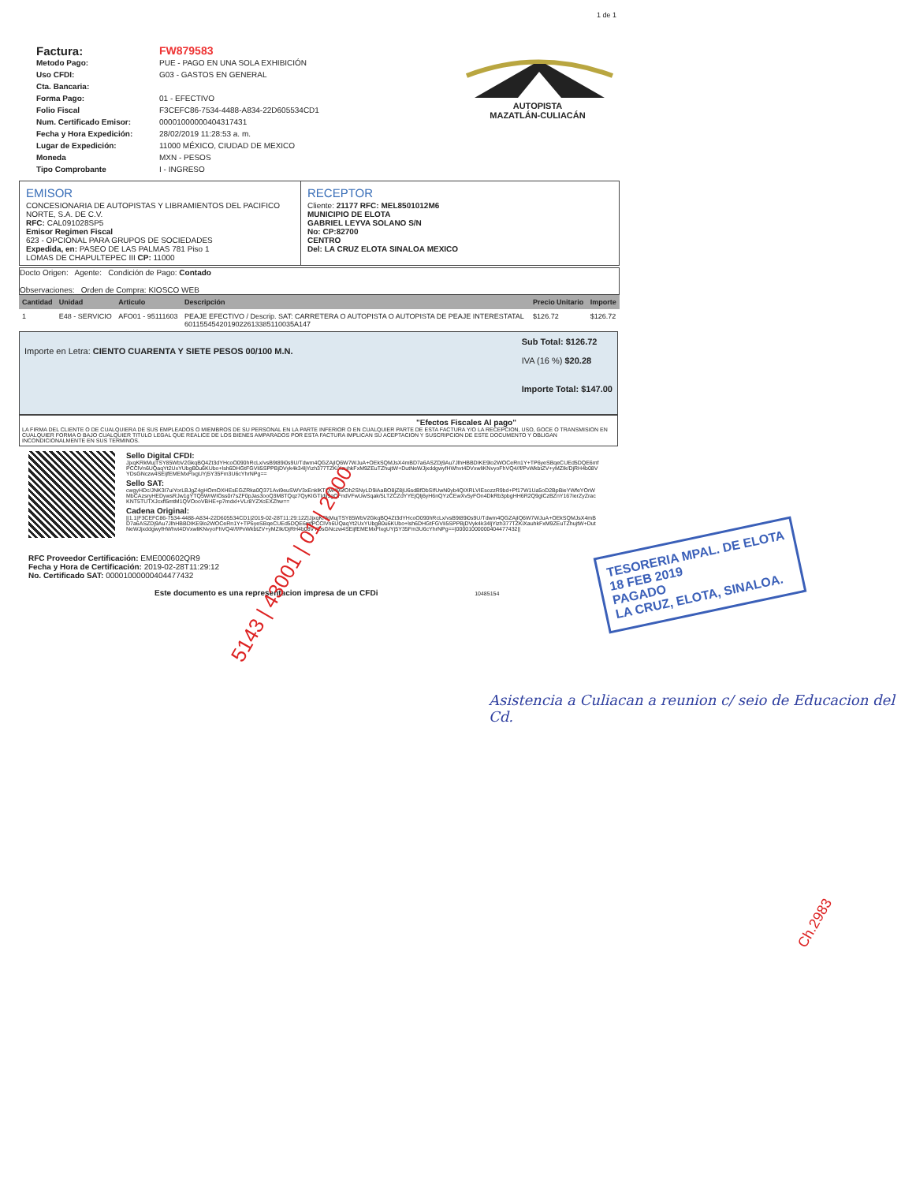1 de 1
| Factura: | FW879583 |
| Metodo Pago: | PUE - PAGO EN UNA SOLA EXHIBICIÓN |
| Uso CFDI: | G03 - GASTOS EN GENERAL |
| Cta. Bancaria: | |
| Forma Pago: | 01 - EFECTIVO |
| Folio Fiscal | F3CEFC86-7534-4488-A834-22D605534CD1 |
| Num. Certificado Emisor: | 00001000000404317431 |
| Fecha y Hora Expedición: | 28/02/2019 11:28:53 a. m. |
| Lugar de Expedición: | 11000 MÉXICO, CIUDAD DE MEXICO |
| Moneda | MXN - PESOS |
| Tipo Comprobante | I - INGRESO |
AUTOPISTA
MAZATLÁN-CULIACÁN
EMISOR
CONCESIONARIA DE AUTOPISTAS Y LIBRAMIENTOS DEL PACIFICO NORTE, S.A. DE C.V.
RFC: CAL091028SP5
Emisor Regimen Fiscal
623 - OPCIONAL PARA GRUPOS DE SOCIEDADES
Expedida, en: PASEO DE LAS PALMAS 781 Piso 1
LOMAS DE CHAPULTEPEC III CP: 11000
RECEPTOR
Cliente: 21177 RFC: MEL8501012M6
MUNICIPIO DE ELOTA
GABRIEL LEYVA SOLANO S/N
No: CP:82700
CENTRO
Del: LA CRUZ ELOTA SINALOA MEXICO
Docto Origen: Agente: Condición de Pago: Contado
Observaciones: Orden de Compra: KIOSCO WEB
| Cantidad | Unidad | Articulo | Descripción | Precio Unitario | Importe |
| --- | --- | --- | --- | --- | --- |
| 1 | E48 - SERVICIO | AFO01 - 95111603 | PEAJE EFECTIVO / Descrip. SAT: CARRETERA O AUTOPISTA O AUTOPISTA DE PEAJE INTERESTATAL 6011554542019022613385110035A147 | $126.72 | $126.72 |
Importe en Letra: CIENTO CUARENTA Y SIETE PESOS 00/100 M.N.
Sub Total: $126.72
IVA (16 %) $20.28
Importe Total: $147.00
"Efectos Fiscales Al pago"
LA FIRMA DEL CLIENTE O DE CUALQUIERA DE SUS EMPLEADOS O MIEMBROS DE SU PERSONAL EN LA PARTE INFERIOR O EN CUALQUIER PARTE DE ESTA FACTURA Y/O LA RECEPCION, USO, GOCE O TRANSMISION EN CUALQUIER FORMA O BAJO CUALQUIER TITULO LEGAL QUE REALICE DE LOS BIENES AMPARADOS POR ESTA FACTURA IMPLICAN SU ACEPTACION Y SUSCRIPCION DE ESTE DOCUMENTO Y OBLIGAN INCONDICIONALMENTE EN SUS TERMINOS.
Sello Digital CFDI:
JjxqKRkMujTSY85WbV2GkqBQ4Zt3dYHcoO090hRcLx/vsB9t89i0s9U/Tdwm4QGZAjIQ6W7WJuA+OEkSQMJsX4mBD7a6ASZDj9Au7JlhHBBDIKE9lo2WOCeRn1Y+TP6yeSBqeCUEd5DQE6mfPCClVn6UQaqYt2UxYUbgB0u6KUbo+lsh6DHGtFGVIi5SPPBjDVyk4k34ljYizh377TZKiXauhkFxM9ZEuTZhujtW+DutNeWJjxddgwyfHWhvt4DVxwliKNvyoFhVQ4//f/PvWkbtZV+yMZIk/DjRH4b08VYDsGNczw4SEijfEMEMxFlxgUYj5Y35Fm3U6cYhrNPg==
Sello SAT:
cwgyHDc/JNK3I7uiYorLBJgZ4gHOmOXHEsEGZRka0Q371Avi9euSWV3xEnklKTQw495fOh2SNyLD9iAaBO8jZ8jU6sdBfDbSIfUwN0yb4QIXRLVIEsozzR9bd+Pf17W1Ua5oD2BpBieYWfeYOrWMbCAzsryHEDywsRJw1gYTQ5WrWIOss0r7sZF0pJas3ooQ3M8TQqz7QyKIGTIdji9gQFndVFwUwSqak/5LTZCZdYYEjQlj6yH6nQYzCEwXv5yFOn4DkRb3pbgHH6R2Q9glCzBZnY167ierZyZracKNT5TUTXJcxfl5mtM1QVOooVBHE+p7mdxl+VLr8YZXcEXZhw==
Cadena Original:
||1.1|F3CEFC86-7534-4488-A834-22D605534CD1|2019-02-28T11:29:12Z|JjxqKRkMujTSY85WbV2GkqBQ4Zt3dYHcoO090hRcLx/vsB9t89i0s9U/Tdwm4QGZAjIQ6W7WJuA+OEkSQMJsX4mBD7a6ASZDj9Au7JlhHBBDIKE9lo2WOCeRn1Y+TP6yeSBqeCUEd5DQE6mfPCClVn6UQaqYt2UxYUbgB0u6KUbo+lsh6DHGtFGVIi5SPPBjDVyk4k34ljYizh377TZKiXauhkFxM9ZEuTZhujtW+DutNeWJjxddgwyfHWhvt4DVxwliKNvyoFhVQ4//f/PvWkbtZV+yMZIk/DjRH4b08VYDsGNczw4SEijfEMEMxFlxgUYj5Y35Fm3U6cYhrNPg==|00001000000404477432||
RFC Proveedor Certificación: EME000602QR9
Fecha y Hora de Certificación: 2019-02-28T11:29:12
No. Certificado SAT: 00001000000404477432
Este documento es una representacion impresa de un CFDi 10485154
TESORERIA MPAL. DE ELOTA
18 FEB 2019
PAGADO
LA CRUZ, ELOTA, SINALOA.
5143 | 43001 | 01 | 2000
Asistencia a Culiacan a reunion c/ seio de Educacion del Cd.
Ch.2983